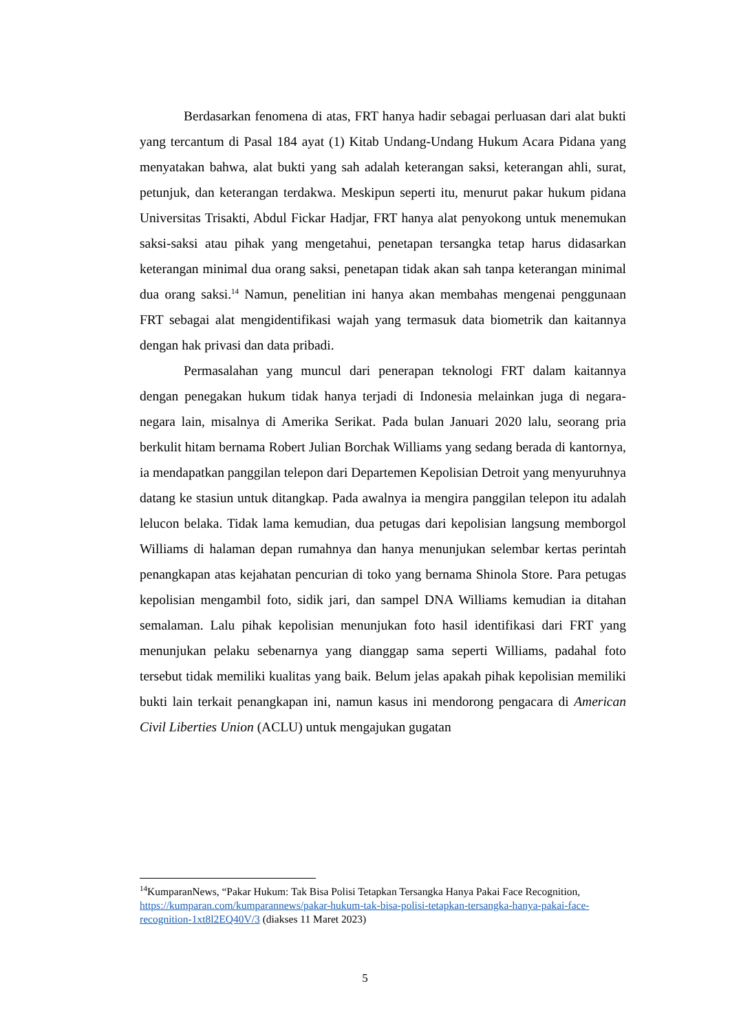Berdasarkan fenomena di atas, FRT hanya hadir sebagai perluasan dari alat bukti yang tercantum di Pasal 184 ayat (1) Kitab Undang-Undang Hukum Acara Pidana yang menyatakan bahwa, alat bukti yang sah adalah keterangan saksi, keterangan ahli, surat, petunjuk, dan keterangan terdakwa. Meskipun seperti itu, menurut pakar hukum pidana Universitas Trisakti, Abdul Fickar Hadjar, FRT hanya alat penyokong untuk menemukan saksi-saksi atau pihak yang mengetahui, penetapan tersangka tetap harus didasarkan keterangan minimal dua orang saksi, penetapan tidak akan sah tanpa keterangan minimal dua orang saksi.<sup>14</sup> Namun, penelitian ini hanya akan membahas mengenai penggunaan FRT sebagai alat mengidentifikasi wajah yang termasuk data biometrik dan kaitannya dengan hak privasi dan data pribadi.
Permasalahan yang muncul dari penerapan teknologi FRT dalam kaitannya dengan penegakan hukum tidak hanya terjadi di Indonesia melainkan juga di negara-negara lain, misalnya di Amerika Serikat. Pada bulan Januari 2020 lalu, seorang pria berkulit hitam bernama Robert Julian Borchak Williams yang sedang berada di kantornya, ia mendapatkan panggilan telepon dari Departemen Kepolisian Detroit yang menyuruhnya datang ke stasiun untuk ditangkap. Pada awalnya ia mengira panggilan telepon itu adalah lelucon belaka. Tidak lama kemudian, dua petugas dari kepolisian langsung memborgol Williams di halaman depan rumahnya dan hanya menunjukan selembar kertas perintah penangkapan atas kejahatan pencurian di toko yang bernama Shinola Store. Para petugas kepolisian mengambil foto, sidik jari, dan sampel DNA Williams kemudian ia ditahan semalaman. Lalu pihak kepolisian menunjukan foto hasil identifikasi dari FRT yang menunjukan pelaku sebenarnya yang dianggap sama seperti Williams, padahal foto tersebut tidak memiliki kualitas yang baik. Belum jelas apakah pihak kepolisian memiliki bukti lain terkait penangkapan ini, namun kasus ini mendorong pengacara di American Civil Liberties Union (ACLU) untuk mengajukan gugatan
<sup>14</sup> KumparanNews, “Pakar Hukum: Tak Bisa Polisi Tetapkan Tersangka Hanya Pakai Face Recognition, https://kumparan.com/kumparannews/pakar-hukum-tak-bisa-polisi-tetapkan-tersangka-hanya-pakai-face-recognition-1xt8l2EQ40V/3 (diakses 11 Maret 2023)
5